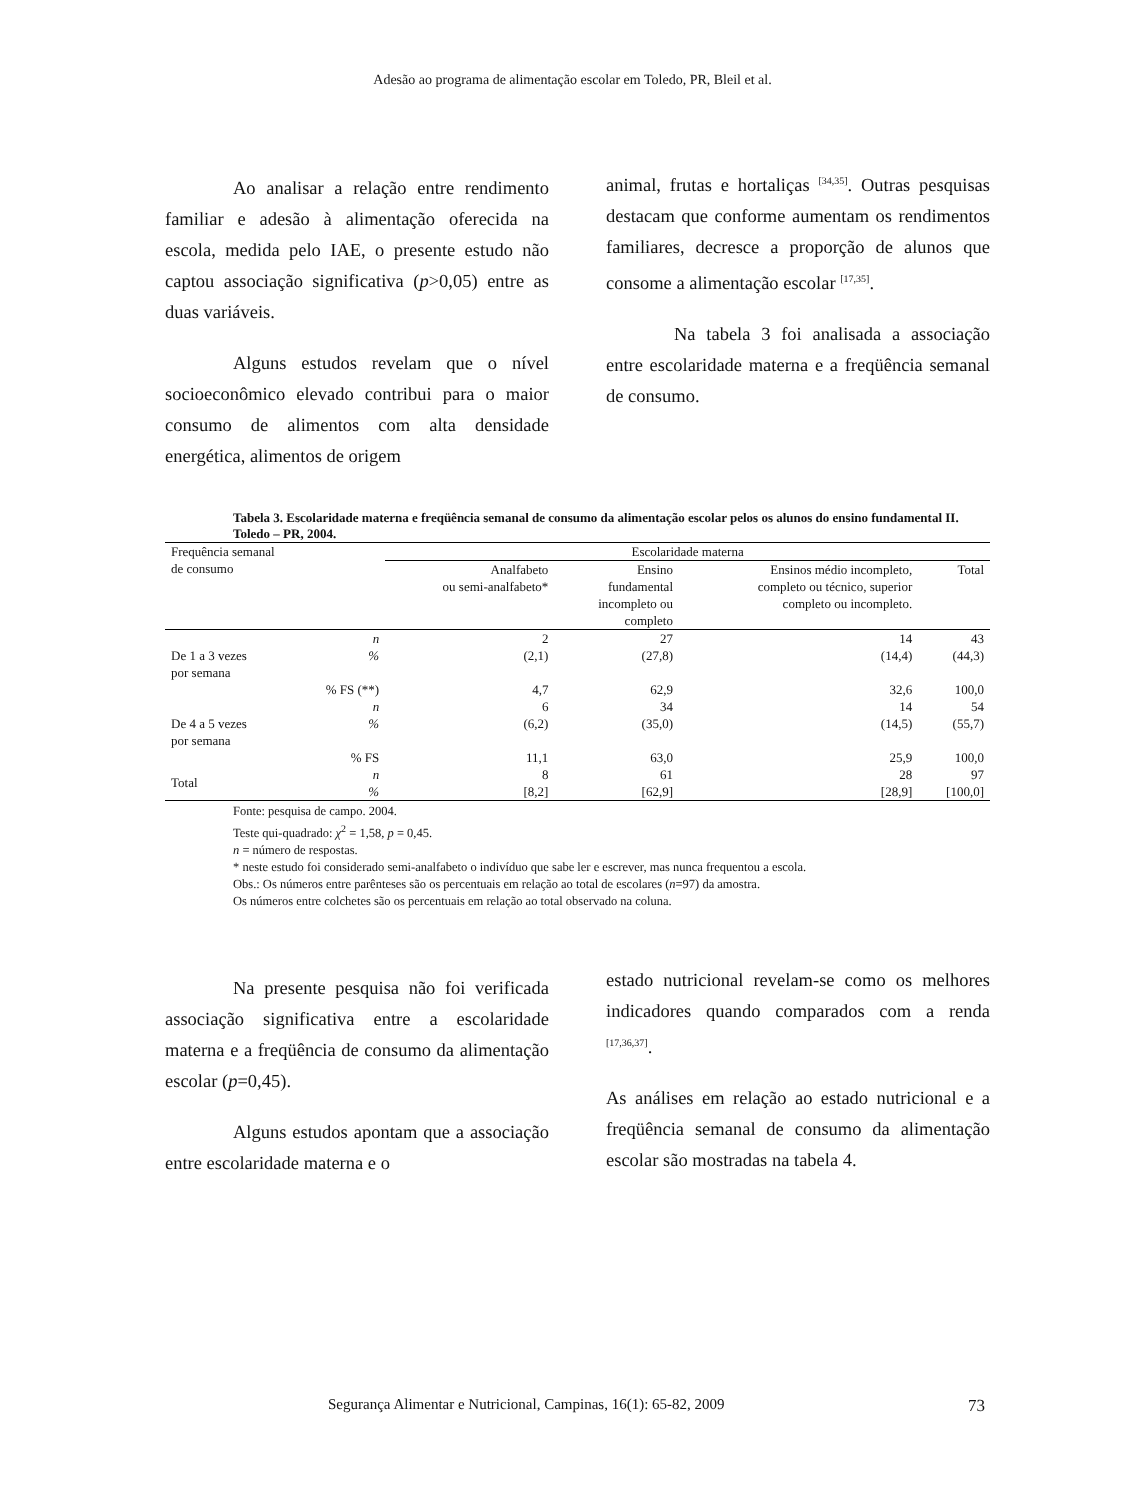Adesão ao programa de alimentação escolar em Toledo, PR, Bleil et al.
Ao analisar a relação entre rendimento familiar e adesão à alimentação oferecida na escola, medida pelo IAE, o presente estudo não captou associação significativa (p>0,05) entre as duas variáveis.
Alguns estudos revelam que o nível socioeconômico elevado contribui para o maior consumo de alimentos com alta densidade energética, alimentos de origem
animal, frutas e hortaliças <sup>[34,35]</sup>. Outras pesquisas destacam que conforme aumentam os rendimentos familiares, decresce a proporção de alunos que consome a alimentação escolar <sup>[17,35]</sup>.
Na tabela 3 foi analisada a associação entre escolaridade materna e a freqüência semanal de consumo.
Tabela 3. Escolaridade materna e freqüência semanal de consumo da alimentação escolar pelos os alunos do ensino fundamental II. Toledo – PR, 2004.
| Frequência semanal de consumo | | Escolaridade materna | | | |
| --- | --- | --- | --- | --- | --- |
| | | Analfabeto ou semi-analfabeto* | Ensino fundamental incompleto ou completo | Ensinos médio incompleto, completo ou técnico, superior completo ou incompleto. | Total |
| De 1 a 3 vezes por semana | n % % FS (**) | 2 (2,1) 4,7 | 27 (27,8) 62,9 | 14 (14,4) 32,6 | 43 (44,3) 100,0 |
| De 4 a 5 vezes por semana | n % % FS | 6 (6,2) 11,1 | 34 (35,0) 63,0 | 14 (14,5) 25,9 | 54 (55,7) 100,0 |
| Total | n % | 8 [8,2] | 61 [62,9] | 28 [28,9] | 97 [100,0] |
Fonte: pesquisa de campo. 2004.
Teste qui-quadrado: χ<sup>2</sup> = 1,58, p = 0,45.
n = número de respostas.
* neste estudo foi considerado semi-analfabeto o indivíduo que sabe ler e escrever, mas nunca frequentou a escola.
Obs.: Os números entre parênteses são os percentuais em relação ao total de escolares (n=97) da amostra.
Os números entre colchetes são os percentuais em relação ao total observado na coluna.
Na presente pesquisa não foi verificada associação significativa entre a escolaridade materna e a freqüência de consumo da alimentação escolar (p=0,45).
Alguns estudos apontam que a associação entre escolaridade materna e o
estado nutricional revelam-se como os melhores indicadores quando comparados com a renda <sup>[17,36,37]</sup>.
As análises em relação ao estado nutricional e a freqüência semanal de consumo da alimentação escolar são mostradas na tabela 4.
Segurança Alimentar e Nutricional, Campinas, 16(1): 65-82, 2009 73